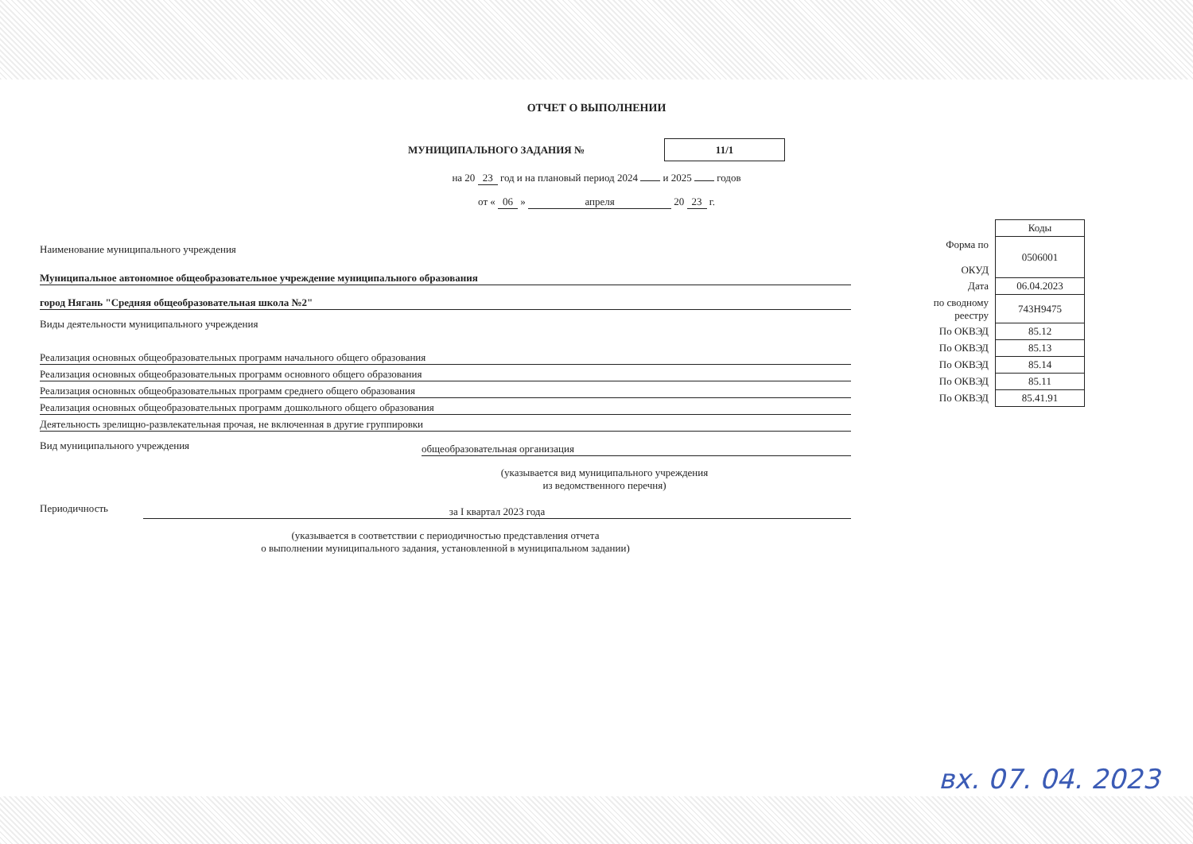ОТЧЕТ О ВЫПОЛНЕНИИ
МУНИЦИПАЛЬНОГО ЗАДАНИЯ № 11/1
на 20 23 год и на плановый период 2024 и 2025 годов
от « 06 » апреля 20 23 г.
Наименование муниципального учреждения
Муниципальное автономное общеобразовательное учреждение муниципального образования
город Нягань "Средняя общеобразовательная школа №2"
Виды деятельности муниципального учреждения
Реализация основных общеобразовательных программ начального общего образования
Реализация основных общеобразовательных программ основного общего образования
Реализация основных общеобразовательных программ среднего общего образования
Реализация основных общеобразовательных программ дошкольного общего образования
Деятельность зрелищно-развлекательная прочая, не включенная в другие группировки
Вид муниципального учреждения общеобразовательная организация
(указывается вид муниципального учреждения
из ведомственного перечня)
Периодичность за I квартал 2023 года
(указывается в соответствии с периодичностью представления отчета
о выполнении муниципального задания, установленной в муниципальном задании)
| | Коды |
| Форма по ОКУД | 0506001 |
| Дата | 06.04.2023 |
| по сводному реестру | 743Н9475 |
| По ОКВЭД | 85.12 |
| По ОКВЭД | 85.13 |
| По ОКВЭД | 85.14 |
| По ОКВЭД | 85.11 |
| По ОКВЭД | 85.41.91 |
вх. 07. 04. 2023